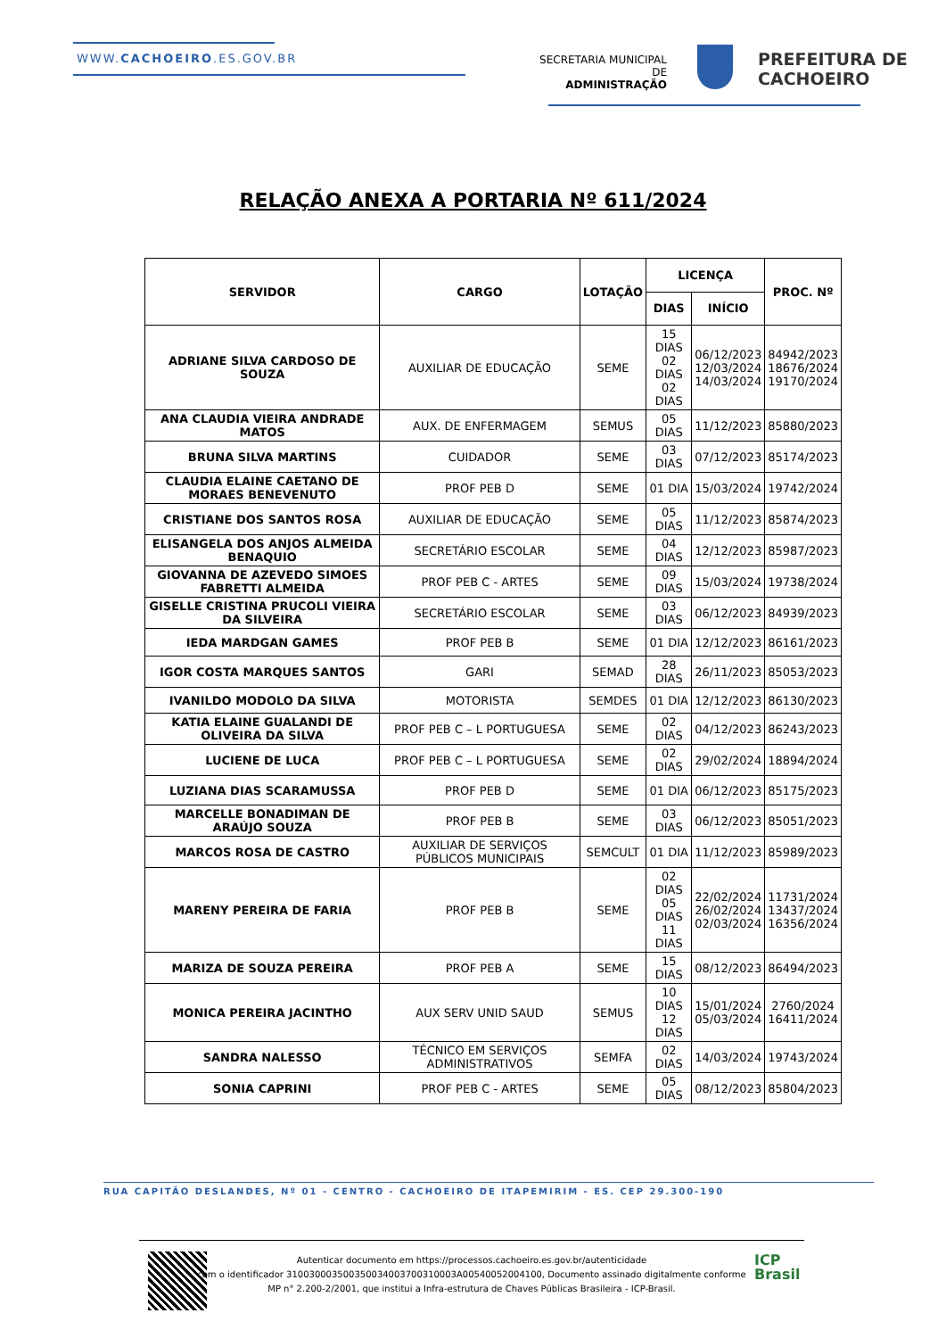WWW.CACHOEIRO.ES.GOV.BR
SECRETARIA MUNICIPAL DE
ADMINISTRAÇÃO
PREFEITURA DE
CACHOEIRO
RELAÇÃO ANEXA A PORTARIA Nº 611/2024
| SERVIDOR | CARGO | LOTAÇÃO | LICENÇA | | PROC. Nº |
| --- | --- | --- | --- | --- | --- |
| | | | DIAS | INÍCIO | |
| ADRIANE SILVA CARDOSO DE SOUZA | AUXILIAR DE EDUCAÇÃO | SEME | 15 DIAS 02 DIAS 02 DIAS | 06/12/2023 12/03/2024 14/03/2024 | 84942/2023 18676/2024 19170/2024 |
| ANA CLAUDIA VIEIRA ANDRADE MATOS | AUX. DE ENFERMAGEM | SEMUS | 05 DIAS | 11/12/2023 | 85880/2023 |
| BRUNA SILVA MARTINS | CUIDADOR | SEME | 03 DIAS | 07/12/2023 | 85174/2023 |
| CLAUDIA ELAINE CAETANO DE MORAES BENEVENUTO | PROF PEB D | SEME | 01 DIA | 15/03/2024 | 19742/2024 |
| CRISTIANE DOS SANTOS ROSA | AUXILIAR DE EDUCAÇÃO | SEME | 05 DIAS | 11/12/2023 | 85874/2023 |
| ELISANGELA DOS ANJOS ALMEIDA BENAQUIO | SECRETÁRIO ESCOLAR | SEME | 04 DIAS | 12/12/2023 | 85987/2023 |
| GIOVANNA DE AZEVEDO SIMOES FABRETTI ALMEIDA | PROF PEB C - ARTES | SEME | 09 DIAS | 15/03/2024 | 19738/2024 |
| GISELLE CRISTINA PRUCOLI VIEIRA DA SILVEIRA | SECRETÁRIO ESCOLAR | SEME | 03 DIAS | 06/12/2023 | 84939/2023 |
| IEDA MARDGAN GAMES | PROF PEB B | SEME | 01 DIA | 12/12/2023 | 86161/2023 |
| IGOR COSTA MARQUES SANTOS | GARI | SEMAD | 28 DIAS | 26/11/2023 | 85053/2023 |
| IVANILDO MODOLO DA SILVA | MOTORISTA | SEMDES | 01 DIA | 12/12/2023 | 86130/2023 |
| KATIA ELAINE GUALANDI DE OLIVEIRA DA SILVA | PROF PEB C – L PORTUGUESA | SEME | 02 DIAS | 04/12/2023 | 86243/2023 |
| LUCIENE DE LUCA | PROF PEB C – L PORTUGUESA | SEME | 02 DIAS | 29/02/2024 | 18894/2024 |
| LUZIANA DIAS SCARAMUSSA | PROF PEB D | SEME | 01 DIA | 06/12/2023 | 85175/2023 |
| MARCELLE BONADIMAN DE ARAÚJO SOUZA | PROF PEB B | SEME | 03 DIAS | 06/12/2023 | 85051/2023 |
| MARCOS ROSA DE CASTRO | AUXILIAR DE SERVIÇOS PÚBLICOS MUNICIPAIS | SEMCULT | 01 DIA | 11/12/2023 | 85989/2023 |
| MARENY PEREIRA DE FARIA | PROF PEB B | SEME | 02 DIAS 05 DIAS 11 DIAS | 22/02/2024 26/02/2024 02/03/2024 | 11731/2024 13437/2024 16356/2024 |
| MARIZA DE SOUZA PEREIRA | PROF PEB A | SEME | 15 DIAS | 08/12/2023 | 86494/2023 |
| MONICA PEREIRA JACINTHO | AUX SERV UNID SAUD | SEMUS | 10 DIAS 12 DIAS | 15/01/2024 05/03/2024 | 2760/2024 16411/2024 |
| SANDRA NALESSO | TÉCNICO EM SERVIÇOS ADMINISTRATIVOS | SEMFA | 02 DIAS | 14/03/2024 | 19743/2024 |
| SONIA CAPRINI | PROF PEB C - ARTES | SEME | 05 DIAS | 08/12/2023 | 85804/2023 |
RUA CAPITÃO DESLANDES, Nº 01 - CENTRO - CACHOEIRO DE ITAPEMIRIM - ES. CEP 29.300-190
Autenticar documento em https://processos.cachoeiro.es.gov.br/autenticidade
com o identificador 310030003500350034003700310003A00540052004100, Documento assinado digitalmente conforme
MP n° 2.200-2/2001, que institui a Infra-estrutura de Chaves Públicas Brasileira - ICP-Brasil.
ICP
Brasil